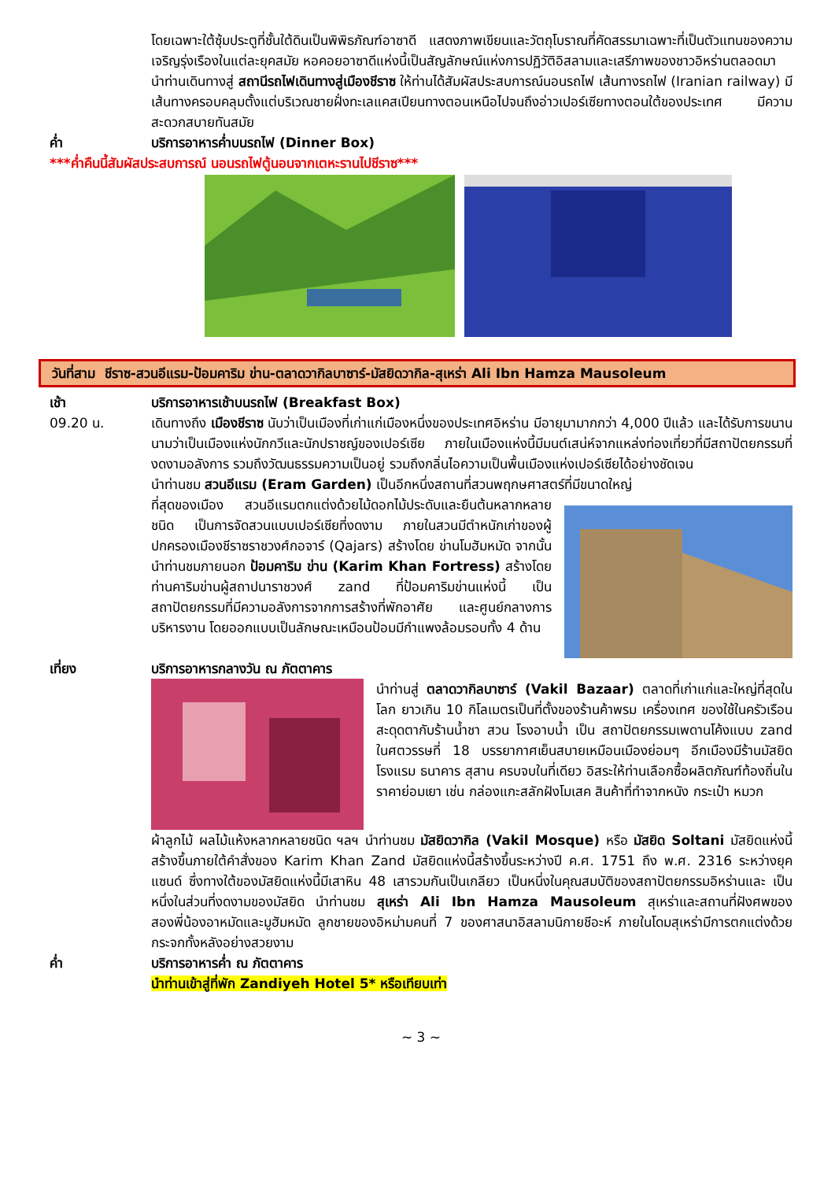โดยเฉพาะใต้ซุ้มประตูที่ชั้นใต้ดินเป็นพิพิธภัณฑ์อาซาดี แสดงภาพเขียนและวัตถุโบราณที่คัดสรรมาเฉพาะที่เป็นตัวแทนของความเจริญรุ่งเรืองในแต่ละยุคสมัย หอคอยอาซาดีแห่งนี้เป็นสัญลักษณ์แห่งการปฏิวัติอิสลามและเสรีภาพของชาวอิหร่านตลอดมา
นำท่านเดินทางสู่ สถานีรถไฟเดินทางสู่เมืองชีราซ ให้ท่านได้สัมผัสประสบการณ์นอนรถไฟ เส้นทางรถไฟ (Iranian railway) มีเส้นทางครอบคลุมตั้งแต่บริเวณชายฝั่งทะเลแคสเปียนทางตอนเหนือไปจนถึงอ่าวเปอร์เซียทางตอนใต้ของประเทศ มีความสะดวกสบายทันสมัย
ค่ำ บริการอาหารค่ำบนรถไฟ (Dinner Box)
***ค่ำคืนนี้สัมผัสประสบการณ์ นอนรถไฟตู้นอนจากเตหะรานไปชีราซ***
วันที่สาม ชีราซ-สวนอีแรม-ป้อมคาริม ข่าน-ตลาดวากิลบาซาร์-มัสยิดวากิล-สุเหร่า Ali Ibn Hamza Mausoleum
เช้า บริการอาหารเช้าบนรถไฟ (Breakfast Box)
09.20 น. เดินทางถึง เมืองชีราซ นับว่าเป็นเมืองที่เก่าแก่เมืองหนึ่งของประเทศอิหร่าน มีอายุมามากกว่า 4,000 ปีแล้ว และได้รับการขนานนามว่าเป็นเมืองแห่งนักกวีและนักปราชญ์ของเปอร์เซีย ภายในเมืองแห่งนี้มีมนต์เสน่ห์จากแหล่งท่องเที่ยวที่มีสถาปัตยกรรมที่งดงามอลังการ รวมถึงวัฒนธรรมความเป็นอยู่ รวมถึงกลิ่นไอความเป็นพื้นเมืองแห่งเปอร์เซียได้อย่างชัดเจน
นำท่านชม สวนอีแรม (Eram Garden) เป็นอีกหนึ่งสถานที่สวนพฤกษศาสตร์ที่มีขนาดใหญ่
ที่สุดของเมือง สวนอีแรมตกแต่งด้วยไม้ดอกไม้ประดับและยืนต้นหลากหลายชนิด เป็นการจัดสวนแบบเปอร์เซียที่งดงาม ภายในสวนมีตำหนักเก่าของผู้ปกครองเมืองชีราซราชวงศ์กอจาร์ (Qajars) สร้างโดย ข่านโมฮัมหมัด จากนั้นนำท่านชมภายนอก ป้อมคาริม ข่าน (Karim Khan Fortress) สร้างโดยท่านคาริมข่านผู้สถาปนาราชวงศ์ zand ที่ป้อมคาริมข่านแห่งนี้ เป็นสถาปัตยกรรมที่มีความอลังการจากการสร้างที่พักอาศัย และศูนย์กลางการบริหารงาน โดยออกแบบเป็นลักษณะเหมือนป้อมมีกำแพงล้อมรอบทั้ง 4 ด้าน
เที่ยง บริการอาหารกลางวัน ณ ภัตตาคาร
นำท่านสู่ ตลาดวากิลบาซาร์ (Vakil Bazaar) ตลาดที่เก่าแก่และใหญ่ที่สุดในโลก ยาวเกิน 10 กิโลเมตรเป็นที่ตั้งของร้านค้าพรม เครื่องเทศ ของใช้ในครัวเรือน สะดุดตากับร้านน้ำชา สวน โรงอาบน้ำ เป็น สถาปัตยกรรมเพดานโค้งแบบ zand ในศตวรรษที่ 18 บรรยากาศเย็นสบายเหมือนเมืองย่อมๆ อีกเมืองมีร้านมัสยิด โรงแรม ธนาคาร สุสาน ครบจบในที่เดียว อิสระให้ท่านเลือกซื้อผลิตภัณฑ์ท้องถิ่นในราคาย่อมเยา เช่น กล่องแกะสลักฝังโมเสค สินค้าที่ทำจากหนัง กระเป๋า หมวก
ผ้าลูกไม้ ผลไม้แห้งหลากหลายชนิด ฯลฯ นำท่านชม มัสยิดวากิล (Vakil Mosque) หรือ มัสยิด Soltani มัสยิดแห่งนี้สร้างขึ้นภายใต้คำสั่งของ Karim Khan Zand มัสยิดแห่งนี้สร้างขึ้นระหว่างปี ค.ศ. 1751 ถึง พ.ศ. 2316 ระหว่างยุคแซนด์ ซึ่งทางใต้ของมัสยิดแห่งนี้มีเสาหิน 48 เสารวมกันเป็นเกลียว เป็นหนึ่งในคุณสมบัติของสถาปัตยกรรมอิหร่านและ เป็นหนึ่งในส่วนที่งดงามของมัสยิด นำท่านชม สุเหร่า Ali Ibn Hamza Mausoleum สุเหร่าและสถานที่ฝังศพของสองพี่น้องอาหมัดและมูฮัมหมัด ลูกชายของอิหม่ามคนที่ 7 ของศาสนาอิสลามนิกายชีอะห์ ภายในโดมสุเหร่ามีการตกแต่งด้วยกระจกทั้งหลังอย่างสวยงาม
ค่ำ บริการอาหารค่ำ ณ ภัตตาคาร
นำท่านเข้าสู่ที่พัก Zandiyeh Hotel 5* หรือเทียบเท่า
~ 3 ~